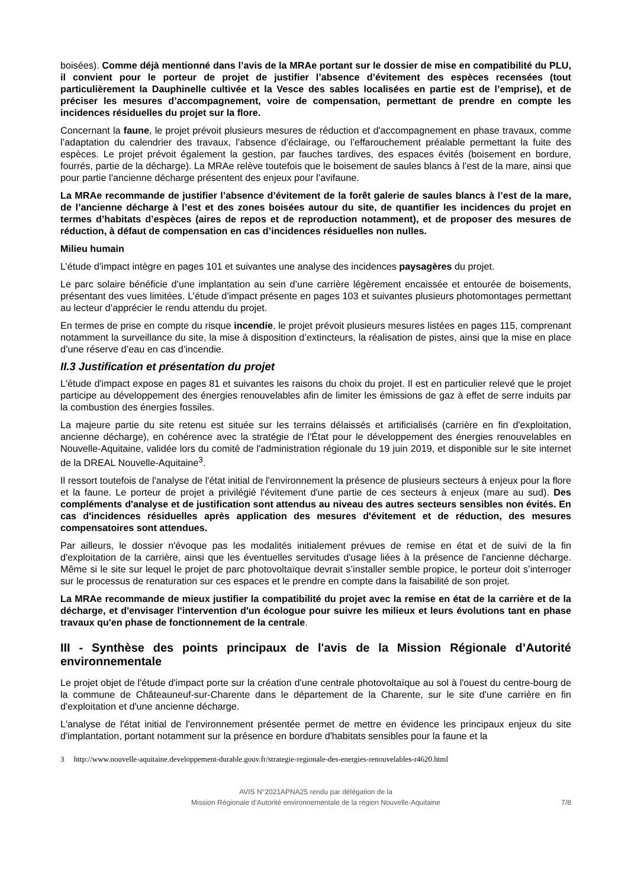boisées). Comme déjà mentionné dans l’avis de la MRAe portant sur le dossier de mise en compatibilité du PLU, il convient pour le porteur de projet de justifier l’absence d’évitement des espèces recensées (tout particulièrement la Dauphinelle cultivée et la Vesce des sables localisées en partie est de l’emprise), et de préciser les mesures d’accompagnement, voire de compensation, permettant de prendre en compte les incidences résiduelles du projet sur la flore.
Concernant la faune, le projet prévoit plusieurs mesures de réduction et d'accompagnement en phase travaux, comme l’adaptation du calendrier des travaux, l’absence d’éclairage, ou l’effarouchement préalable permettant la fuite des espèces. Le projet prévoit également la gestion, par fauches tardives, des espaces évités (boisement en bordure, fourrés, partie de la décharge). La MRAe relève toutefois que le boisement de saules blancs à l’est de la mare, ainsi que pour partie l’ancienne décharge présentent des enjeux pour l’avifaune.
La MRAe recommande de justifier l’absence d’évitement de la forêt galerie de saules blancs à l’est de la mare, de l’ancienne décharge à l’est et des zones boisées autour du site, de quantifier les incidences du projet en termes d’habitats d’espèces (aires de repos et de reproduction notamment), et de proposer des mesures de réduction, à défaut de compensation en cas d’incidences résiduelles non nulles.
Milieu humain
L’étude d’impact intègre en pages 101 et suivantes une analyse des incidences paysagères du projet.
Le parc solaire bénéficie d’une implantation au sein d’une carrière légèrement encaissée et entourée de boisements, présentant des vues limitées. L’étude d’impact présente en pages 103 et suivantes plusieurs photomontages permettant au lecteur d’apprécier le rendu attendu du projet.
En termes de prise en compte du risque incendie, le projet prévoit plusieurs mesures listées en pages 115, comprenant notamment la surveillance du site, la mise à disposition d’extincteurs, la réalisation de pistes, ainsi que la mise en place d’une réserve d’eau en cas d’incendie.
II.3 Justification et présentation du projet
L'étude d'impact expose en pages 81 et suivantes les raisons du choix du projet. Il est en particulier relevé que le projet participe au développement des énergies renouvelables afin de limiter les émissions de gaz à effet de serre induits par la combustion des énergies fossiles.
La majeure partie du site retenu est située sur les terrains délaissés et artificialisés (carrière en fin d'exploitation, ancienne décharge), en cohérence avec la stratégie de l'État pour le développement des énergies renouvelables en Nouvelle-Aquitaine, validée lors du comité de l'administration régionale du 19 juin 2019, et disponible sur le site internet de la DREAL Nouvelle-Aquitaine<sup>3</sup>.
Il ressort toutefois de l'analyse de l'état initial de l'environnement la présence de plusieurs secteurs à enjeux pour la flore et la faune. Le porteur de projet a privilégié l'évitement d'une partie de ces secteurs à enjeux (mare au sud). Des compléments d'analyse et de justification sont attendus au niveau des autres secteurs sensibles non évités. En cas d'incidences résiduelles après application des mesures d'évitement et de réduction, des mesures compensatoires sont attendues.
Par ailleurs, le dossier n'évoque pas les modalités initialement prévues de remise en état et de suivi de la fin d'exploitation de la carrière, ainsi que les éventuelles servitudes d'usage liées à la présence de l'ancienne décharge. Même si le site sur lequel le projet de parc photovoltaïque devrait s’installer semble propice, le porteur doit s’interroger sur le processus de renaturation sur ces espaces et le prendre en compte dans la faisabilité de son projet.
La MRAe recommande de mieux justifier la compatibilité du projet avec la remise en état de la carrière et de la décharge, et d'envisager l'intervention d'un écologue pour suivre les milieux et leurs évolutions tant en phase travaux qu'en phase de fonctionnement de la centrale.
III - Synthèse des points principaux de l'avis de la Mission Régionale d’Autorité environnementale
Le projet objet de l'étude d'impact porte sur la création d'une centrale photovoltaïque au sol à l'ouest du centre-bourg de la commune de Châteauneuf-sur-Charente dans le département de la Charente, sur le site d'une carrière en fin d'exploitation et d'une ancienne décharge.
L'analyse de l'état initial de l'environnement présentée permet de mettre en évidence les principaux enjeux du site d'implantation, portant notamment sur la présence en bordure d'habitats sensibles pour la faune et la
3 http://www.nouvelle-aquitaine.developpement-durable.gouv.fr/strategie-regionale-des-energies-renouvelables-r4620.html
AVIS N°2021APNA25 rendu par délégation de la
Mission Régionale d’Autorité environnementale de la région Nouvelle-Aquitaine
7/8